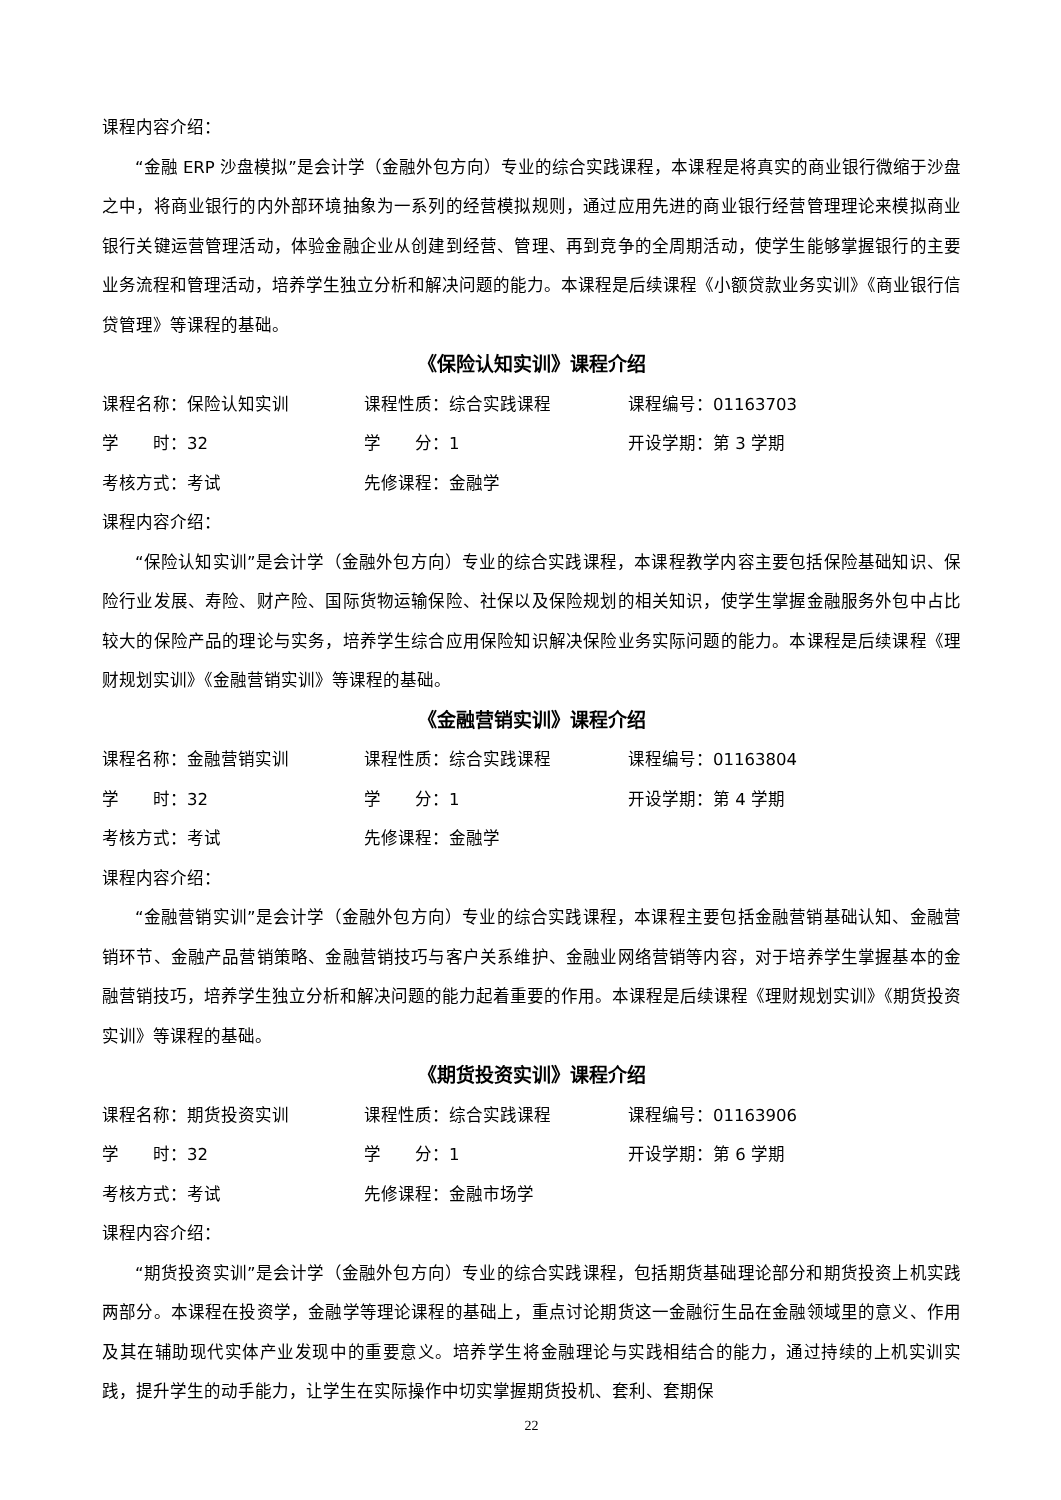课程内容介绍：
“金融 ERP 沙盘模拟”是会计学（金融外包方向）专业的综合实践课程，本课程是将真实的商业银行微缩于沙盘之中，将商业银行的内外部环境抽象为一系列的经营模拟规则，通过应用先进的商业银行经营管理理论来模拟商业银行关键运营管理活动，体验金融企业从创建到经营、管理、再到竞争的全周期活动，使学生能够掌握银行的主要业务流程和管理活动，培养学生独立分析和解决问题的能力。本课程是后续课程《小额贷款业务实训》《商业银行信贷管理》等课程的基础。
《保险认知实训》课程介绍
课程名称：保险认知实训 课程性质：综合实践课程 课程编号：01163703
学　　时：32 学　　分：1 开设学期：第 3 学期
考核方式：考试 先修课程：金融学
课程内容介绍：
“保险认知实训”是会计学（金融外包方向）专业的综合实践课程，本课程教学内容主要包括保险基础知识、保险行业发展、寿险、财产险、国际货物运输保险、社保以及保险规划的相关知识，使学生掌握金融服务外包中占比较大的保险产品的理论与实务，培养学生综合应用保险知识解决保险业务实际问题的能力。本课程是后续课程《理财规划实训》《金融营销实训》等课程的基础。
《金融营销实训》课程介绍
课程名称：金融营销实训 课程性质：综合实践课程 课程编号：01163804
学　　时：32 学　　分：1 开设学期：第 4 学期
考核方式：考试 先修课程：金融学
课程内容介绍：
“金融营销实训”是会计学（金融外包方向）专业的综合实践课程，本课程主要包括金融营销基础认知、金融营销环节、金融产品营销策略、金融营销技巧与客户关系维护、金融业网络营销等内容，对于培养学生掌握基本的金融营销技巧，培养学生独立分析和解决问题的能力起着重要的作用。本课程是后续课程《理财规划实训》《期货投资实训》等课程的基础。
《期货投资实训》课程介绍
课程名称：期货投资实训 课程性质：综合实践课程 课程编号：01163906
学　　时：32 学　　分：1 开设学期：第 6 学期
考核方式：考试 先修课程：金融市场学
课程内容介绍：
“期货投资实训”是会计学（金融外包方向）专业的综合实践课程，包括期货基础理论部分和期货投资上机实践两部分。本课程在投资学，金融学等理论课程的基础上，重点讨论期货这一金融衍生品在金融领域里的意义、作用及其在辅助现代实体产业发现中的重要意义。培养学生将金融理论与实践相结合的能力，通过持续的上机实训实践，提升学生的动手能力，让学生在实际操作中切实掌握期货投机、套利、套期保
22